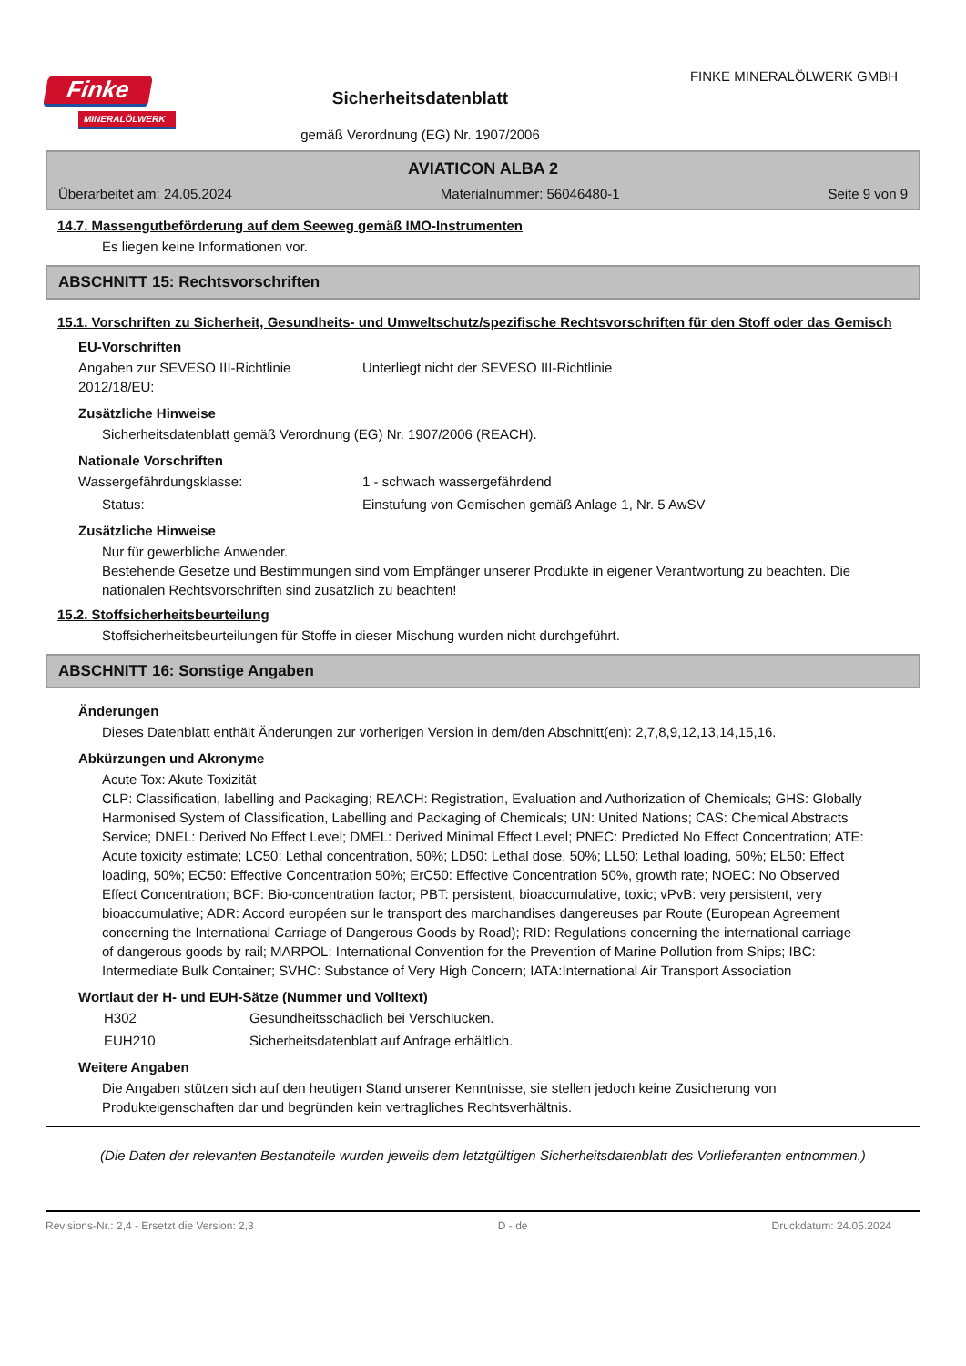Finke
MINERALÖLWERK
Sicherheitsdatenblatt
gemäß Verordnung (EG) Nr. 1907/2006
FINKE MINERALÖLWERK GMBH
AVIATICON ALBA 2
Überarbeitet am: 24.05.2024 Materialnummer: 56046480-1 Seite 9 von 9
14.7. Massengutbeförderung auf dem Seeweg gemäß IMO-Instrumenten
Es liegen keine Informationen vor.
ABSCHNITT 15: Rechtsvorschriften
15.1. Vorschriften zu Sicherheit, Gesundheits- und Umweltschutz/spezifische Rechtsvorschriften für den Stoff oder das Gemisch
EU-Vorschriften
Angaben zur SEVESO III-Richtlinie 2012/18/EU:
Unterliegt nicht der SEVESO III-Richtlinie
Zusätzliche Hinweise
Sicherheitsdatenblatt gemäß Verordnung (EG) Nr. 1907/2006 (REACH).
Nationale Vorschriften
Wassergefährdungsklasse: 1 - schwach wassergefährdend
Status: Einstufung von Gemischen gemäß Anlage 1, Nr. 5 AwSV
Zusätzliche Hinweise
Nur für gewerbliche Anwender.
Bestehende Gesetze und Bestimmungen sind vom Empfänger unserer Produkte in eigener Verantwortung zu beachten. Die nationalen Rechtsvorschriften sind zusätzlich zu beachten!
15.2. Stoffsicherheitsbeurteilung
Stoffsicherheitsbeurteilungen für Stoffe in dieser Mischung wurden nicht durchgeführt.
ABSCHNITT 16: Sonstige Angaben
Änderungen
Dieses Datenblatt enthält Änderungen zur vorherigen Version in dem/den Abschnitt(en): 2,7,8,9,12,13,14,15,16.
Abkürzungen und Akronyme
Acute Tox: Akute Toxizität
CLP: Classification, labelling and Packaging; REACH: Registration, Evaluation and Authorization of Chemicals; GHS: Globally Harmonised System of Classification, Labelling and Packaging of Chemicals; UN: United Nations; CAS: Chemical Abstracts Service; DNEL: Derived No Effect Level; DMEL: Derived Minimal Effect Level; PNEC: Predicted No Effect Concentration; ATE: Acute toxicity estimate; LC50: Lethal concentration, 50%; LD50: Lethal dose, 50%; LL50: Lethal loading, 50%; EL50: Effect loading, 50%; EC50: Effective Concentration 50%; ErC50: Effective Concentration 50%, growth rate; NOEC: No Observed Effect Concentration; BCF: Bio-concentration factor; PBT: persistent, bioaccumulative, toxic; vPvB: very persistent, very bioaccumulative; ADR: Accord européen sur le transport des marchandises dangereuses par Route (European Agreement concerning the International Carriage of Dangerous Goods by Road); RID: Regulations concerning the international carriage of dangerous goods by rail; MARPOL: International Convention for the Prevention of Marine Pollution from Ships; IBC: Intermediate Bulk Container; SVHC: Substance of Very High Concern; IATA:International Air Transport Association
Wortlaut der H- und EUH-Sätze (Nummer und Volltext)
H302 Gesundheitsschädlich bei Verschlucken.
EUH210 Sicherheitsdatenblatt auf Anfrage erhältlich.
Weitere Angaben
Die Angaben stützen sich auf den heutigen Stand unserer Kenntnisse, sie stellen jedoch keine Zusicherung von Produkteigenschaften dar und begründen kein vertragliches Rechtsverhältnis.
(Die Daten der relevanten Bestandteile wurden jeweils dem letztgültigen Sicherheitsdatenblatt des Vorlieferanten entnommen.)
Revisions-Nr.: 2,4 - Ersetzt die Version: 2,3 D - de Druckdatum: 24.05.2024